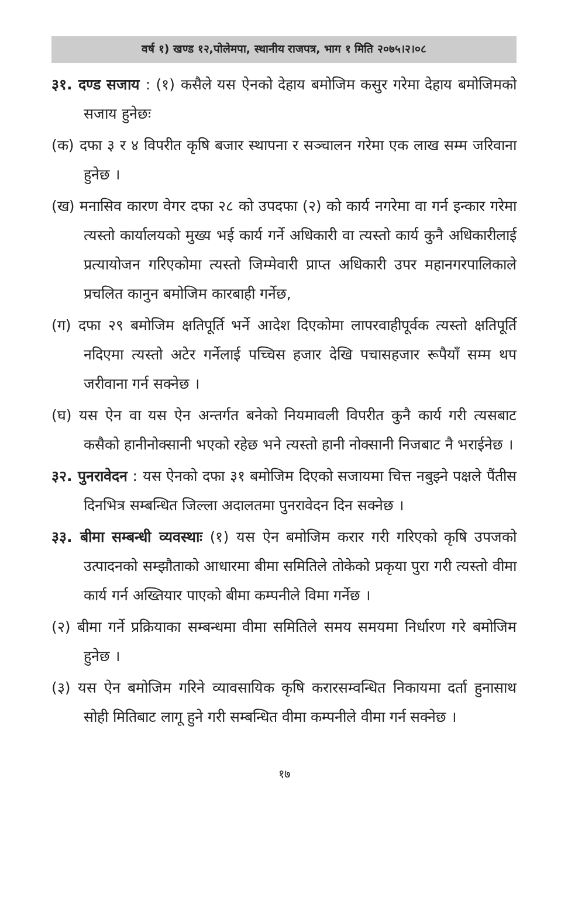वर्ष १) खण्ड १२,पोलेमपा, स्थानीय राजपत्र, भाग १ मिति २०७५।२।०८
३१. दण्ड सजाय : (१) कसैले यस ऐनको देहाय बमोजिम कसुर गरेमा देहाय बमोजिमको सजाय हुनेछः
(क) दफा ३ र ४ विपरीत कृषि बजार स्थापना र सञ्चालन गरेमा एक लाख सम्म जरिवाना हुनेछ ।
(ख) मनासिव कारण वेगर दफा २८ को उपदफा (२) को कार्य नगरेमा वा गर्न इन्कार गरेमा त्यस्तो कार्यालयको मुख्य भई कार्य गर्ने अधिकारी वा त्यस्तो कार्य कुनै अधिकारीलाई प्रत्यायोजन गरिएकोमा त्यस्तो जिम्मेवारी प्राप्त अधिकारी उपर महानगरपालिकाले प्रचलित कानुन बमोजिम कारबाही गर्नेछ,
(ग) दफा २९ बमोजिम क्षतिपूर्ति भर्ने आदेश दिएकोमा लापरवाहीपूर्वक त्यस्तो क्षतिपूर्ति नदिएमा त्यस्तो अटेर गर्नेलाई पच्चिस हजार देखि पचासहजार रूपैयाँ सम्म थप जरीवाना गर्न सक्नेछ ।
(घ) यस ऐन वा यस ऐन अन्तर्गत बनेको नियमावली विपरीत कुनै कार्य गरी त्यसबाट कसैको हानीनोक्सानी भएको रहेछ भने त्यस्तो हानी नोक्सानी निजबाट नै भराईनेछ ।
३२. पुनरावेदन : यस ऐनको दफा ३१ बमोजिम दिएको सजायमा चित्त नबुझ्ने पक्षले पैंतीस दिनभित्र सम्बन्धित जिल्ला अदालतमा पुनरावेदन दिन सक्नेछ ।
३३. बीमा सम्बन्धी व्यवस्थाः (१) यस ऐन बमोजिम करार गरी गरिएको कृषि उपजको उत्पादनको सम्झौताको आधारमा बीमा समितिले तोकेको प्रकृया पुरा गरी त्यस्तो वीमा कार्य गर्न अख्तियार पाएको बीमा कम्पनीले विमा गर्नेछ ।
(२) बीमा गर्ने प्रक्रियाका सम्बन्धमा वीमा समितिले समय समयमा निर्धारण गरे बमोजिम हुनेछ ।
(३) यस ऐन बमोजिम गरिने व्यावसायिक कृषि करारसम्वन्धित निकायमा दर्ता हुनासाथ सोही मितिबाट लागू हुने गरी सम्बन्धित वीमा कम्पनीले वीमा गर्न सक्नेछ ।
१७